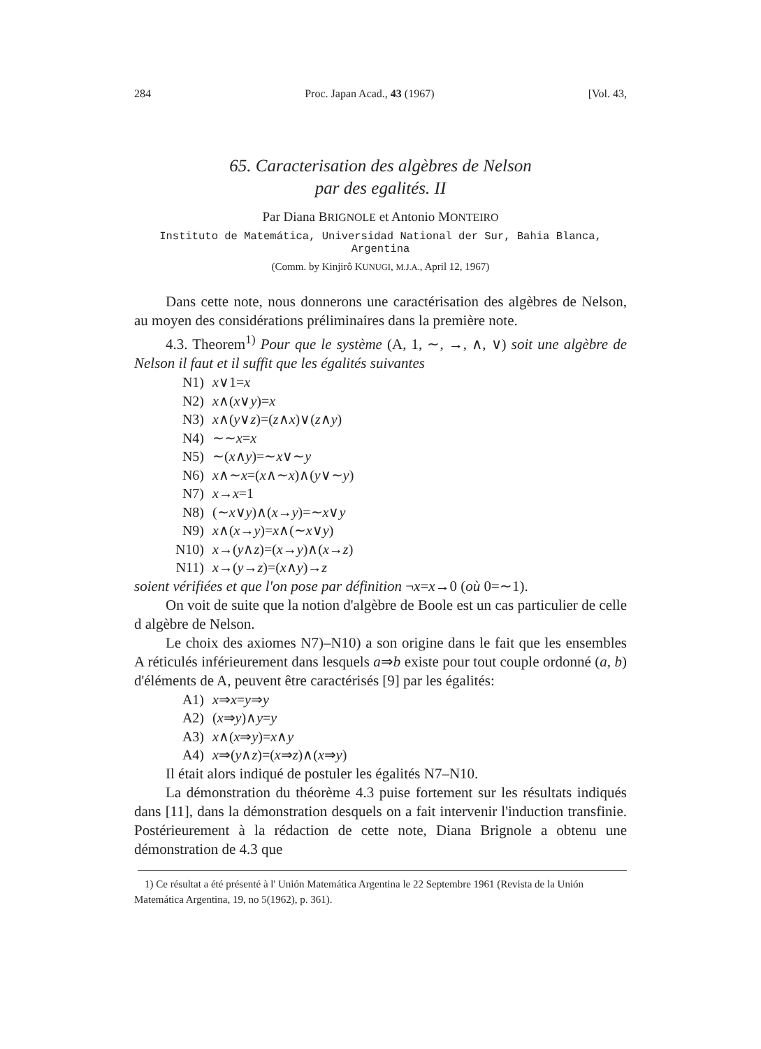284 Proc. Japan Acad., 43 (1967) [Vol. 43,
65. Caracterisation des algèbres de Nelson
par des egalités. II
Par Diana BRIGNOLE et Antonio MONTEIRO
Instituto de Matemática, Universidad National der Sur, Bahia Blanca, Argentina
(Comm. by Kinjirô KUNUGI, M.J.A., April 12, 1967)
Dans cette note, nous donnerons une caractérisation des algèbres de Nelson, au moyen des considérations préliminaires dans la première note.
4.3. Theorem<sup>1)</sup> Pour que le système (A, 1, ∼, →, ∧, ∨) soit une algèbre de Nelson il faut et il suffit que les égalités suivantes
N1) x∨1=x
N2) x∧(x∨y)=x
N3) x∧(y∨z)=(z∧x)∨(z∧y)
N4) ∼∼x=x
N5) ∼(x∧y)=∼x∨∼y
N6) x∧∼x=(x∧∼x)∧(y∨∼y)
N7) x→x=1
N8) (∼x∨y)∧(x→y)=∼x∨y
N9) x∧(x→y)=x∧(∼x∨y)
N10) x→(y∧z)=(x→y)∧(x→z)
N11) x→(y→z)=(x∧y)→z
soient vérifiées et que l'on pose par définition ¬x=x→0 (où 0=∼1).
On voit de suite que la notion d'algèbre de Boole est un cas particulier de celle d algèbre de Nelson.
Le choix des axiomes N7)–N10) a son origine dans le fait que les ensembles A réticulés inférieurement dans lesquels a⇒b existe pour tout couple ordonné (a, b) d'éléments de A, peuvent être caractérisés [9] par les égalités:
A1) x⇒x=y⇒y
A2) (x⇒y)∧y=y
A3) x∧(x⇒y)=x∧y
A4) x⇒(y∧z)=(x⇒z)∧(x⇒y)
Il était alors indiqué de postuler les égalités N7–N10.
La démonstration du théorème 4.3 puise fortement sur les résultats indiqués dans [11], dans la démonstration desquels on a fait intervenir l'induction transfinie. Postérieurement à la rédaction de cette note, Diana Brignole a obtenu une démonstration de 4.3 que
1) Ce résultat a été présenté à l' Unión Matemática Argentina le 22 Septembre 1961 (Revista de la Unión Matemática Argentina, 19, no 5(1962), p. 361).